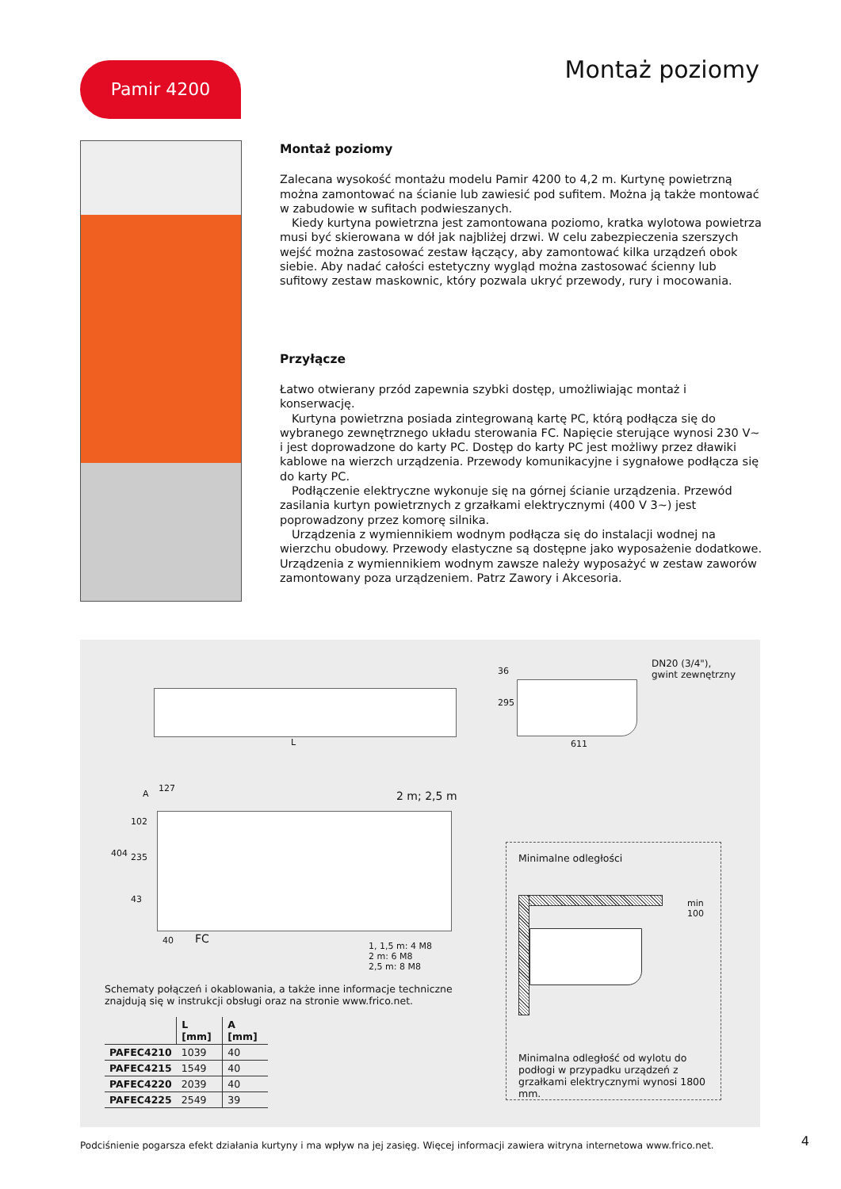Pamir 4200 Montaż poziomy
Montaż poziomy
Zalecana wysokość montażu modelu Pamir 4200 to 4,2 m. Kurtynę powietrzną można zamontować na ścianie lub zawiesić pod sufitem. Można ją także montować w zabudowie w sufitach podwieszanych.
Kiedy kurtyna powietrzna jest zamontowana poziomo, kratka wylotowa powietrza musi być skierowana w dół jak najbliżej drzwi. W celu zabezpieczenia szerszych wejść można zastosować zestaw łączący, aby zamontować kilka urządzeń obok siebie. Aby nadać całości estetyczny wygląd można zastosować ścienny lub sufitowy zestaw maskownic, który pozwala ukryć przewody, rury i mocowania.
Przyłącze
Łatwo otwierany przód zapewnia szybki dostęp, umożliwiając montaż i konserwację.
Kurtyna powietrzna posiada zintegrowaną kartę PC, którą podłącza się do wybranego zewnętrznego układu sterowania FC. Napięcie sterujące wynosi 230 V~ i jest doprowadzone do karty PC. Dostęp do karty PC jest możliwy przez dławiki kablowe na wierzch urządzenia. Przewody komunikacyjne i sygnałowe podłącza się do karty PC.
Podłączenie elektryczne wykonuje się na górnej ścianie urządzenia. Przewód zasilania kurtyn powietrznych z grzałkami elektrycznymi (400 V 3~) jest poprowadzony przez komorę silnika.
Urządzenia z wymiennikiem wodnym podłącza się do instalacji wodnej na wierzchu obudowy. Przewody elastyczne są dostępne jako wyposażenie dodatkowe. Urządzenia z wymiennikiem wodnym zawsze należy wyposażyć w zestaw zaworów zamontowany poza urządzeniem. Patrz Zawory i Akcesoria.
L
36
295
611
DN20 (3/4"),
gwint zewnętrzny
127
A 2 m; 2,5 m
404
102
235
43
40 FC
1, 1,5 m: 4 M8
2 m: 6 M8
2,5 m: 8 M8
Schematy połączeń i okablowania, a także inne informacje techniczne
znajdują się w instrukcji obsługi oraz na stronie www.frico.net.
| | L [mm] | A [mm] |
| --- | --- | --- |
| PAFEC4210 | 1039 | 40 |
| PAFEC4215 | 1549 | 40 |
| PAFEC4220 | 2039 | 40 |
| PAFEC4225 | 2549 | 39 |
Minimalne odległości
min 100
Minimalna odległość od wylotu do podłogi w przypadku urządzeń z grzałkami elektrycznymi wynosi 1800 mm.
Podciśnienie pogarsza efekt działania kurtyny i ma wpływ na jej zasięg. Więcej informacji zawiera witryna internetowa www.frico.net.
4